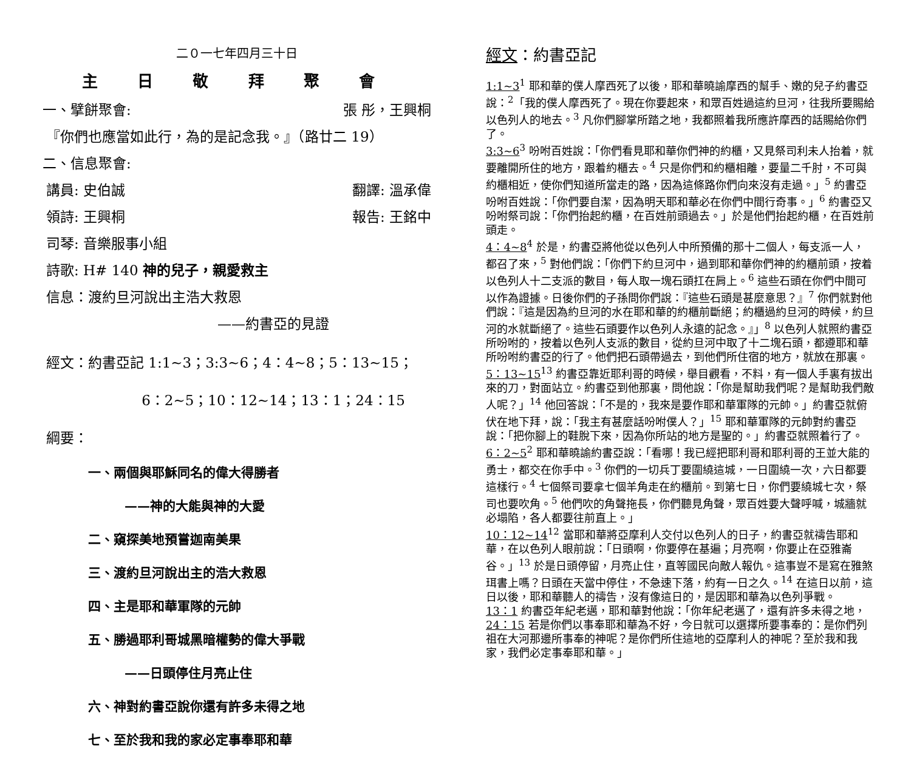二０一七年四月三十日
主 日 敬 拜 聚 會
一、擘餅聚會: 張 彤，王興桐
『你們也應當如此行，為的是記念我。』（路廿二 19）
二、信息聚會:
講員: 史伯誠 翻譯: 溫承偉
領詩: 王興桐 報告: 王銘中
司琴: 音樂服事小組
詩歌: H# 140 神的兒子，親愛救主
信息：渡約旦河說出主浩大救恩
——約書亞的見證
經文：約書亞記 1:1~3；3:3~6；4：4~8；5：13~15；
6：2~5；10：12~14；13：1；24：15
綱要：
一、兩個與耶穌同名的偉大得勝者
——神的大能與神的大愛
二、窺探美地預嘗迦南美果
三、渡約旦河說出主的浩大救恩
四、主是耶和華軍隊的元帥
五、勝過耶利哥城黑暗權勢的偉大爭戰
——日頭停住月亮止住
六、神對約書亞說你還有許多未得之地
七、至於我和我的家必定事奉耶和華
經文：約書亞記
1:1~3<sup>1</sup> 耶和華的僕人摩西死了以後，耶和華曉諭摩西的幫手、嫩的兒子約書亞說：<sup>2</sup>「我的僕人摩西死了。現在你要起來，和眾百姓過這約旦河，往我所要賜給以色列人的地去。<sup>3</sup> 凡你們腳掌所踏之地，我都照着我所應許摩西的話賜給你們了。
3:3~6<sup>3</sup> 吩咐百姓說：「你們看見耶和華你們神的約櫃，又見祭司利未人抬着，就要離開所住的地方，跟着約櫃去。<sup>4</sup> 只是你們和約櫃相離，要量二千肘，不可與約櫃相近，使你們知道所當走的路，因為這條路你們向來沒有走過。」<sup>5</sup> 約書亞吩咐百姓說：「你們要自潔，因為明天耶和華必在你們中間行奇事。」<sup>6</sup> 約書亞又吩咐祭司說：「你們抬起約櫃，在百姓前頭過去。」於是他們抬起約櫃，在百姓前頭走。
4：4~8<sup>4</sup> 於是，約書亞將他從以色列人中所預備的那十二個人，每支派一人，都召了來，<sup>5</sup> 對他們說：「你們下約旦河中，過到耶和華你們神的約櫃前頭，按着以色列人十二支派的數目，每人取一塊石頭扛在肩上。<sup>6</sup> 這些石頭在你們中間可以作為證據。日後你們的子孫問你們說：『這些石頭是甚麼意思？』<sup>7</sup> 你們就對他們說：『這是因為約旦河的水在耶和華的約櫃前斷絕；約櫃過約旦河的時候，約旦河的水就斷絕了。這些石頭要作以色列人永遠的記念。』」<sup>8</sup> 以色列人就照約書亞所吩咐的，按着以色列人支派的數目，從約旦河中取了十二塊石頭，都遵耶和華所吩咐約書亞的行了。他們把石頭帶過去，到他們所住宿的地方，就放在那裏。
5：13~15<sup>13</sup> 約書亞靠近耶利哥的時候，舉目觀看，不料，有一個人手裏有拔出來的刀，對面站立。約書亞到他那裏，問他說：「你是幫助我們呢？是幫助我們敵人呢？」<sup>14</sup> 他回答說：「不是的，我來是要作耶和華軍隊的元帥。」約書亞就俯伏在地下拜，說：「我主有甚麼話吩咐僕人？」<sup>15</sup> 耶和華軍隊的元帥對約書亞說：「把你腳上的鞋脫下來，因為你所站的地方是聖的。」約書亞就照着行了。
6：2~5<sup>2</sup> 耶和華曉諭約書亞說：「看哪！我已經把耶利哥和耶利哥的王並大能的勇士，都交在你手中。<sup>3</sup> 你們的一切兵丁要圍繞這城，一日圍繞一次，六日都要這樣行。<sup>4</sup> 七個祭司要拿七個羊角走在約櫃前。到第七日，你們要繞城七次，祭司也要吹角。<sup>5</sup> 他們吹的角聲拖長，你們聽見角聲，眾百姓要大聲呼喊，城牆就必塌陷，各人都要往前直上。」
10：12~14<sup>12</sup> 當耶和華將亞摩利人交付以色列人的日子，約書亞就禱告耶和華，在以色列人眼前說：「日頭啊，你要停在基遍；月亮啊，你要止在亞雅崙谷。」<sup>13</sup> 於是日頭停留，月亮止住，直等國民向敵人報仇。這事豈不是寫在雅煞珥書上嗎？日頭在天當中停住，不急速下落，約有一日之久。<sup>14</sup> 在這日以前，這日以後，耶和華聽人的禱告，沒有像這日的，是因耶和華為以色列爭戰。
13：1 約書亞年紀老邁，耶和華對他說：「你年紀老邁了，還有許多未得之地，
24：15 若是你們以事奉耶和華為不好，今日就可以選擇所要事奉的：是你們列祖在大河那邊所事奉的神呢？是你們所住這地的亞摩利人的神呢？至於我和我家，我們必定事奉耶和華。」